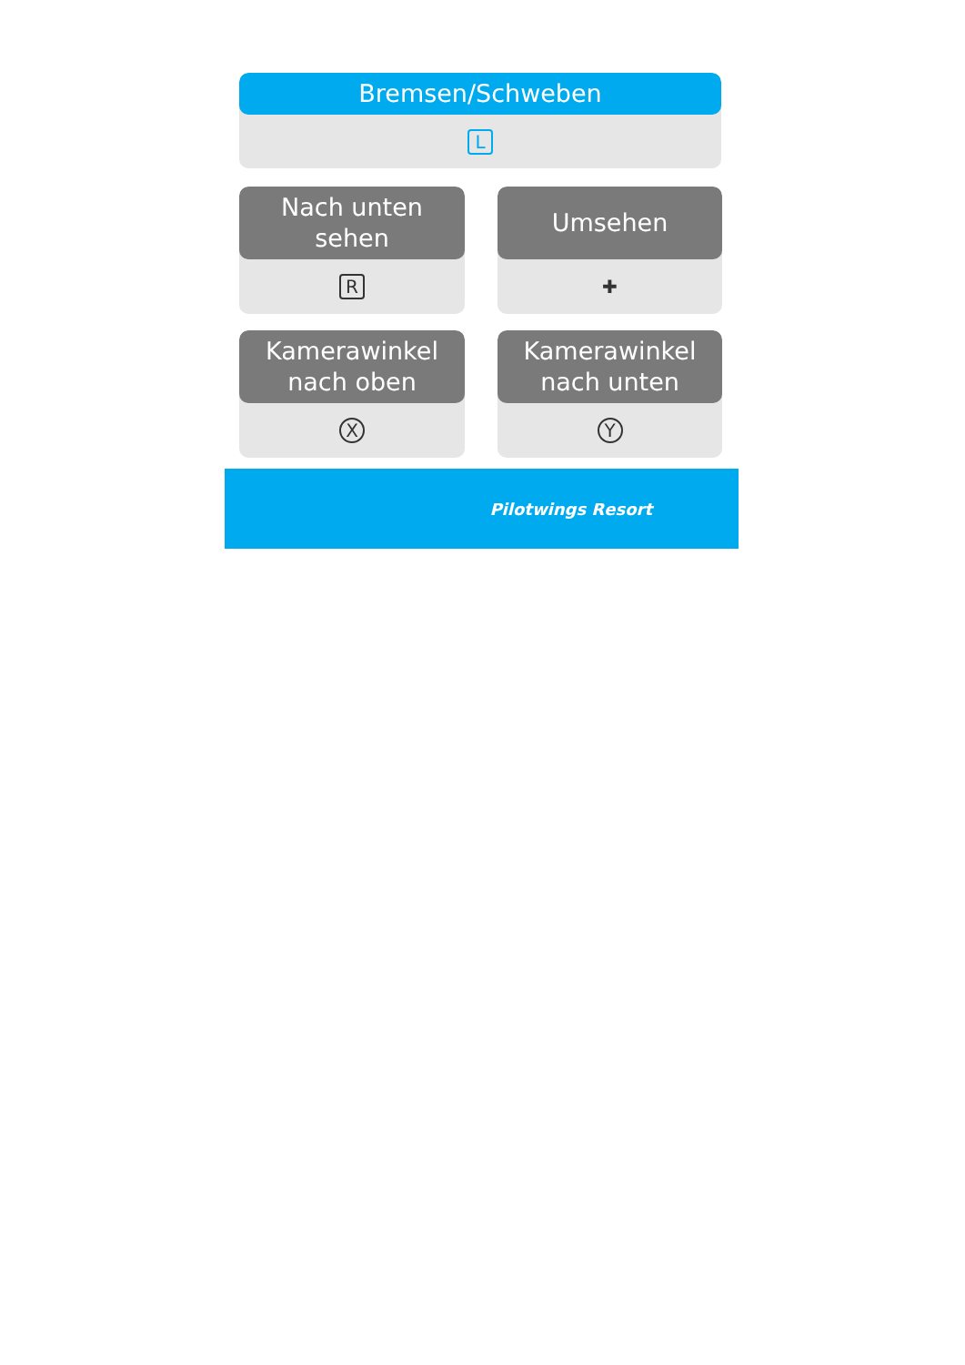Bremsen/Schweben
L
Nach unten
sehen
R
Umsehen
✚
Kamerawinkel
nach oben
X
Kamerawinkel
nach unten
Y
Pilotwings Resort